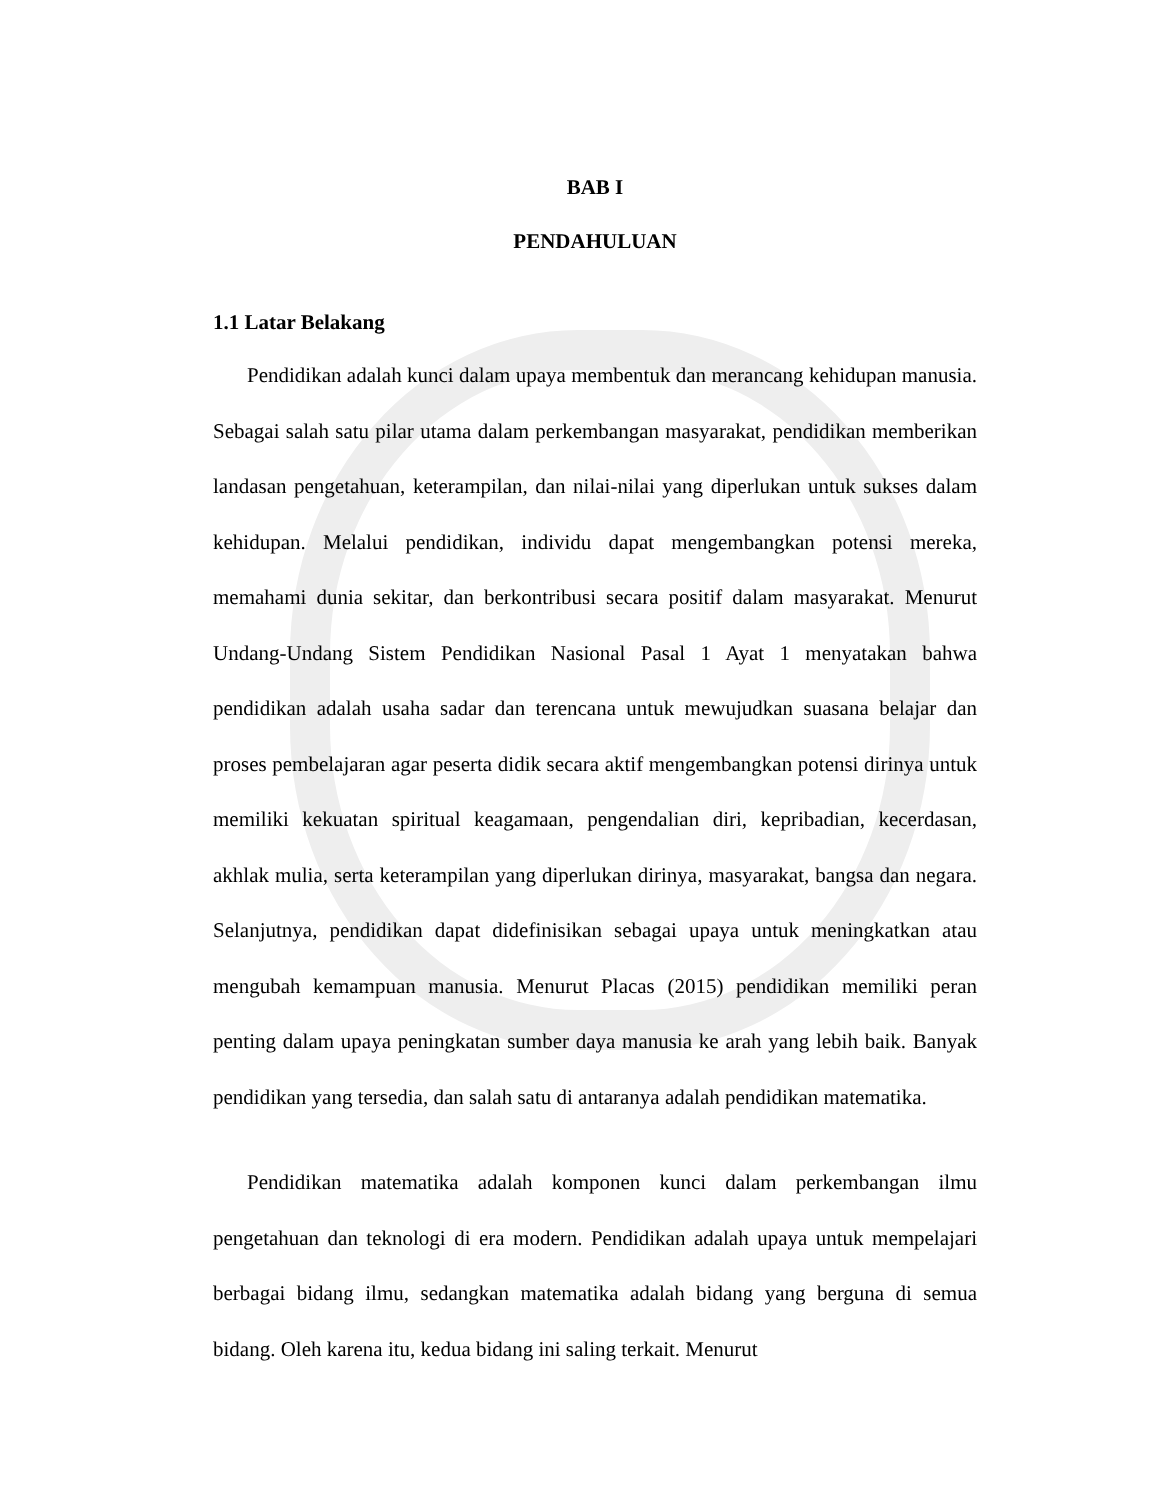BAB I
PENDAHULUAN
1.1 Latar Belakang
Pendidikan adalah kunci dalam upaya membentuk dan merancang kehidupan manusia. Sebagai salah satu pilar utama dalam perkembangan masyarakat, pendidikan memberikan landasan pengetahuan, keterampilan, dan nilai-nilai yang diperlukan untuk sukses dalam kehidupan. Melalui pendidikan, individu dapat mengembangkan potensi mereka, memahami dunia sekitar, dan berkontribusi secara positif dalam masyarakat. Menurut Undang-Undang Sistem Pendidikan Nasional Pasal 1 Ayat 1 menyatakan bahwa pendidikan adalah usaha sadar dan terencana untuk mewujudkan suasana belajar dan proses pembelajaran agar peserta didik secara aktif mengembangkan potensi dirinya untuk memiliki kekuatan spiritual keagamaan, pengendalian diri, kepribadian, kecerdasan, akhlak mulia, serta keterampilan yang diperlukan dirinya, masyarakat, bangsa dan negara. Selanjutnya, pendidikan dapat didefinisikan sebagai upaya untuk meningkatkan atau mengubah kemampuan manusia. Menurut Placas (2015) pendidikan memiliki peran penting dalam upaya peningkatan sumber daya manusia ke arah yang lebih baik. Banyak pendidikan yang tersedia, dan salah satu di antaranya adalah pendidikan matematika.
Pendidikan matematika adalah komponen kunci dalam perkembangan ilmu pengetahuan dan teknologi di era modern. Pendidikan adalah upaya untuk mempelajari berbagai bidang ilmu, sedangkan matematika adalah bidang yang berguna di semua bidang. Oleh karena itu, kedua bidang ini saling terkait. Menurut